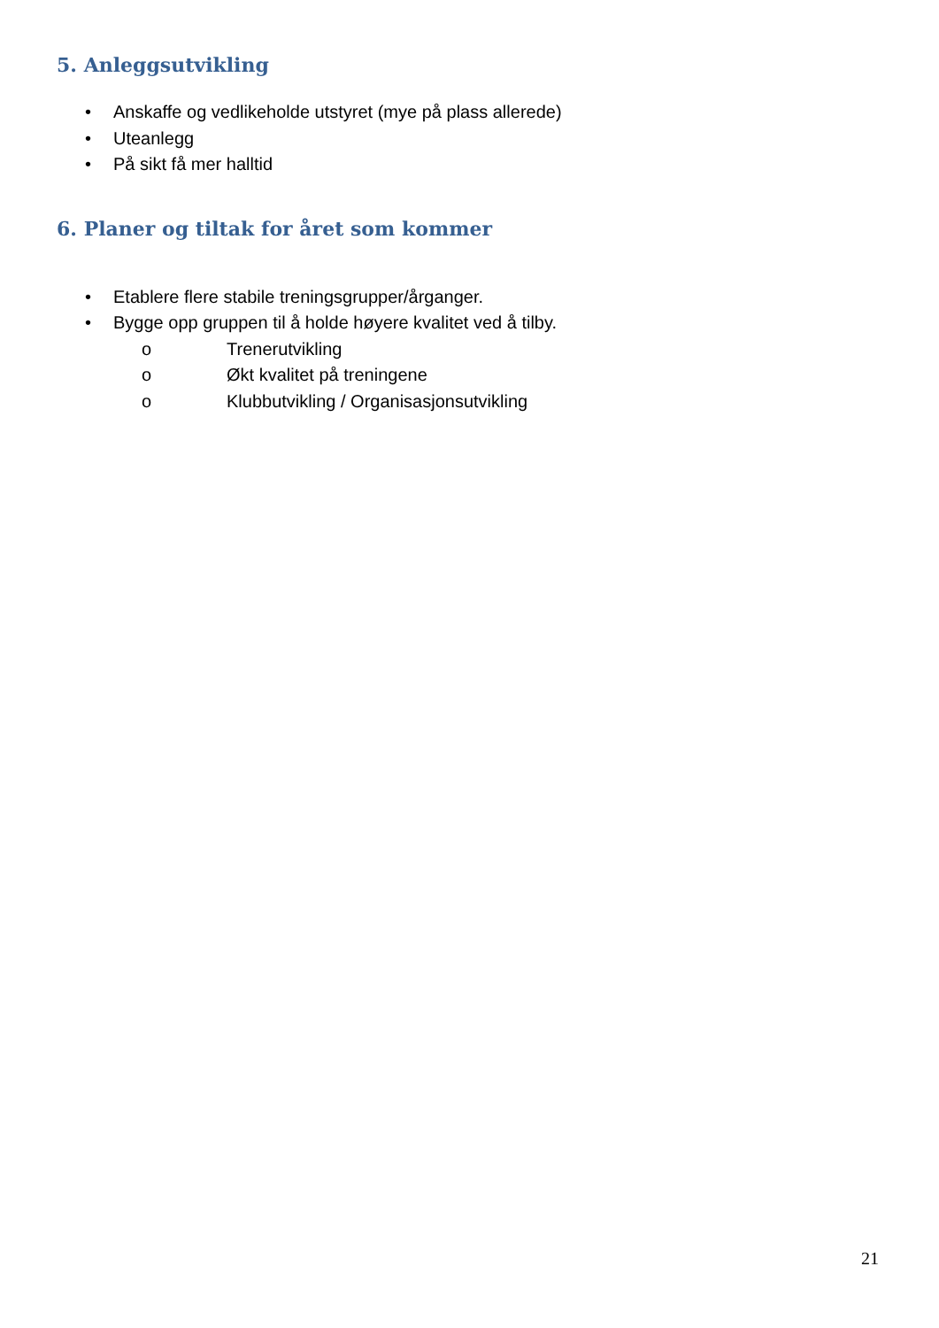5. Anleggsutvikling
• Anskaffe og vedlikeholde utstyret (mye på plass allerede)
• Uteanlegg
• På sikt få mer halltid
6. Planer og tiltak for året som kommer
• Etablere flere stabile treningsgrupper/årganger.
• Bygge opp gruppen til å holde høyere kvalitet ved å tilby.
o Trenerutvikling
o Økt kvalitet på treningene
o Klubbutvikling / Organisasjonsutvikling
21